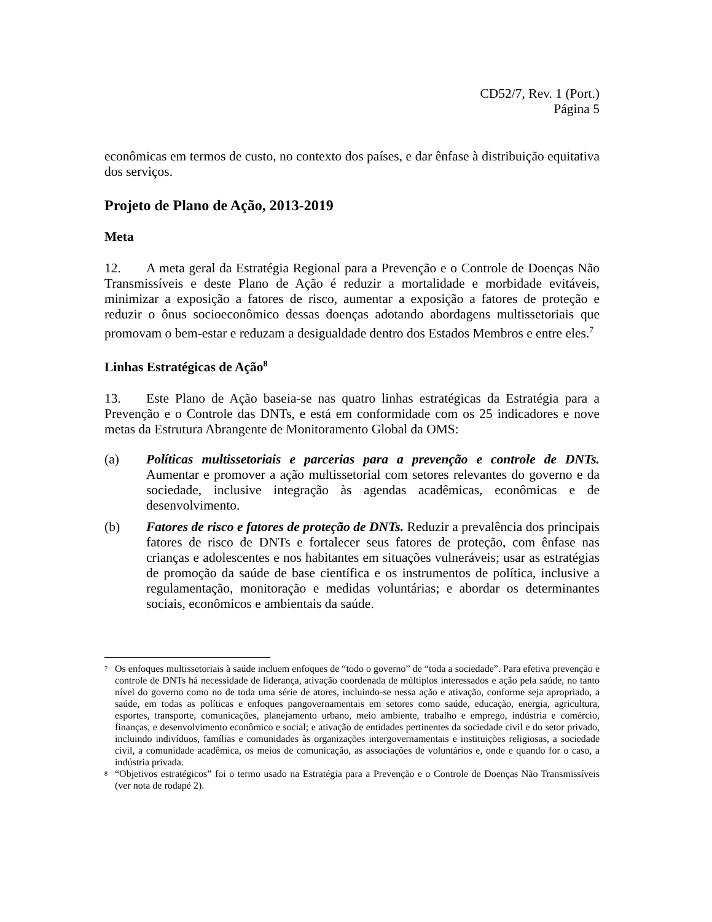CD52/7, Rev. 1 (Port.)
Página 5
econômicas em termos de custo, no contexto dos países, e dar ênfase à distribuição equitativa dos serviços.
Projeto de Plano de Ação, 2013-2019
Meta
12. A meta geral da Estratégia Regional para a Prevenção e o Controle de Doenças Não Transmissíveis e deste Plano de Ação é reduzir a mortalidade e morbidade evitáveis, minimizar a exposição a fatores de risco, aumentar a exposição a fatores de proteção e reduzir o ônus socioeconômico dessas doenças adotando abordagens multissetoriais que promovam o bem-estar e reduzam a desigualdade dentro dos Estados Membros e entre eles.<sup>7</sup>
Linhas Estratégicas de Ação<sup>8</sup>
13. Este Plano de Ação baseia-se nas quatro linhas estratégicas da Estratégia para a Prevenção e o Controle das DNTs, e está em conformidade com os 25 indicadores e nove metas da Estrutura Abrangente de Monitoramento Global da OMS:
(a) Políticas multissetoriais e parcerias para a prevenção e controle de DNTs. Aumentar e promover a ação multissetorial com setores relevantes do governo e da sociedade, inclusive integração às agendas acadêmicas, econômicas e de desenvolvimento.
(b) Fatores de risco e fatores de proteção de DNTs. Reduzir a prevalência dos principais fatores de risco de DNTs e fortalecer seus fatores de proteção, com ênfase nas crianças e adolescentes e nos habitantes em situações vulneráveis; usar as estratégias de promoção da saúde de base científica e os instrumentos de política, inclusive a regulamentação, monitoração e medidas voluntárias; e abordar os determinantes sociais, econômicos e ambientais da saúde.
<sup>7</sup> Os enfoques multissetoriais à saúde incluem enfoques de “todo o governo” de “toda a sociedade”. Para efetiva prevenção e controle de DNTs há necessidade de liderança, ativação coordenada de múltiplos interessados e ação pela saúde, no tanto nível do governo como no de toda uma série de atores, incluindo-se nessa ação e ativação, conforme seja apropriado, a saúde, em todas as políticas e enfoques pangovernamentais em setores como saúde, educação, energia, agricultura, esportes, transporte, comunicações, planejamento urbano, meio ambiente, trabalho e emprego, indústria e comércio, finanças, e desenvolvimento econômico e social; e ativação de entidades pertinentes da sociedade civil e do setor privado, incluindo indivíduos, famílias e comunidades às organizações intergovernamentais e instituições religiosas, a sociedade civil, a comunidade acadêmica, os meios de comunicação, as associações de voluntários e, onde e quando for o caso, a indústria privada.
<sup>8</sup> “Objetivos estratégicos” foi o termo usado na Estratégia para a Prevenção e o Controle de Doenças Não Transmissíveis (ver nota de rodapé 2).